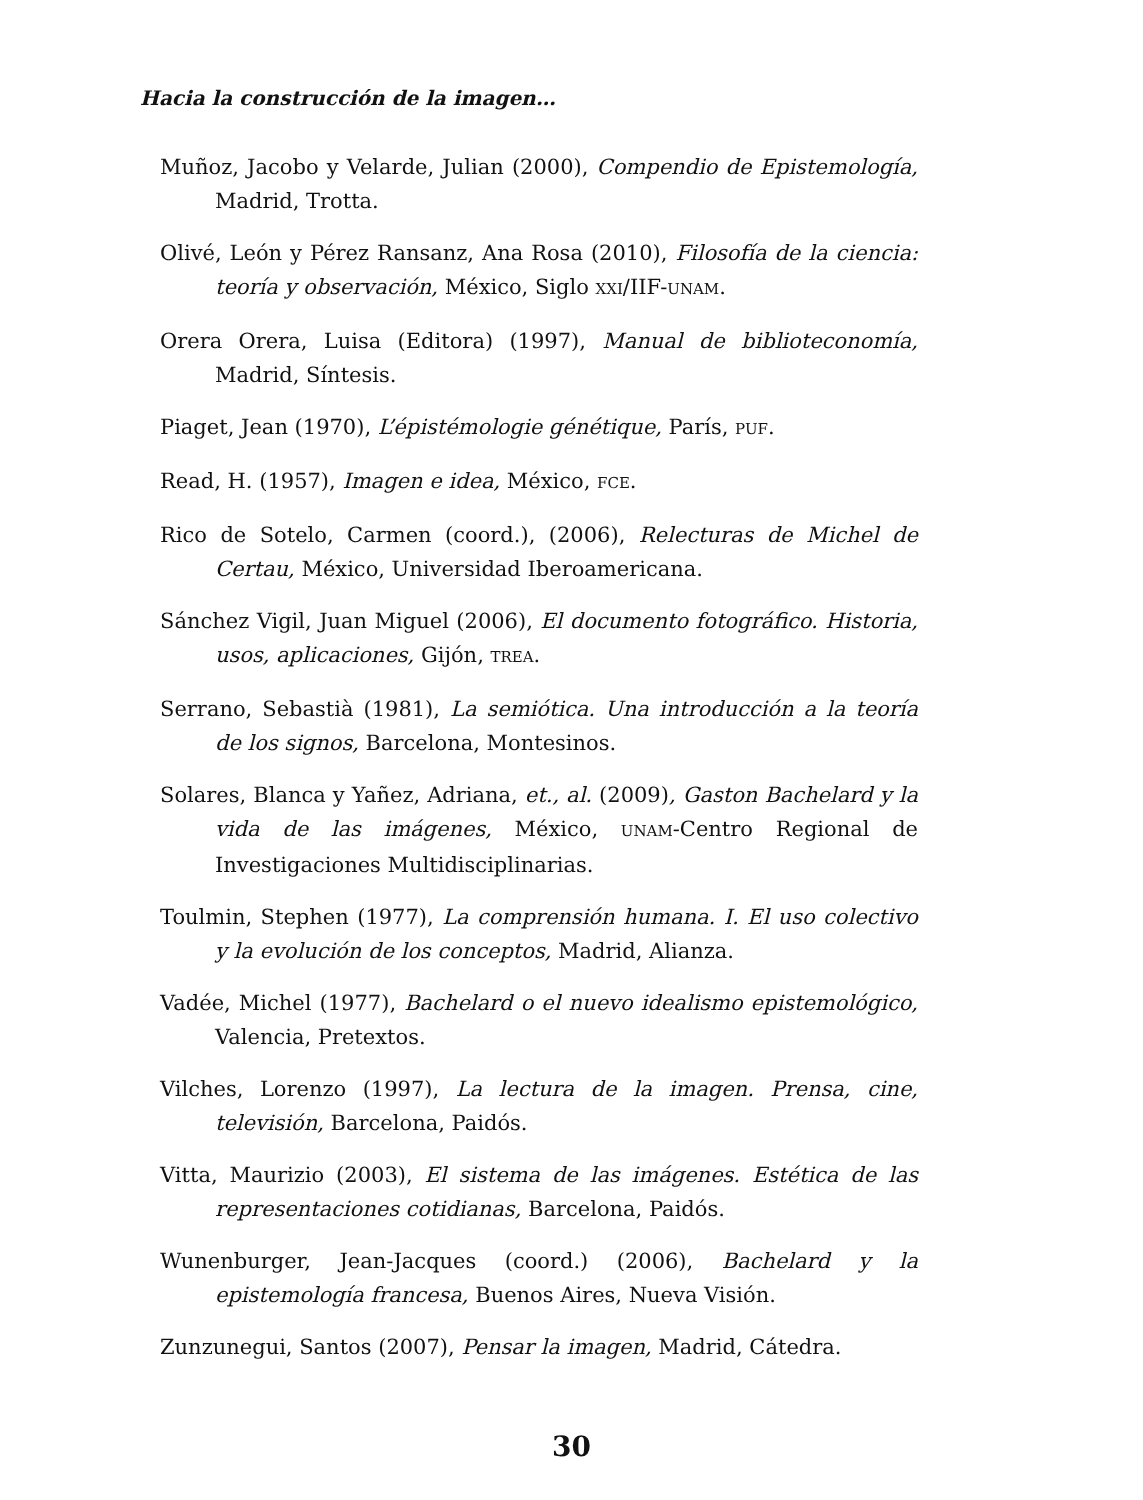Hacia la construcción de la imagen…
Muñoz, Jacobo y Velarde, Julian (2000), Compendio de Epistemología, Madrid, Trotta.
Olivé, León y Pérez Ransanz, Ana Rosa (2010), Filosofía de la ciencia: teoría y observación, México, Siglo XXI/IIF-UNAM.
Orera Orera, Luisa (Editora) (1997), Manual de biblioteconomía, Madrid, Síntesis.
Piaget, Jean (1970), L’épistémologie génétique, París, PUF.
Read, H. (1957), Imagen e idea, México, FCE.
Rico de Sotelo, Carmen (coord.), (2006), Relecturas de Michel de Certau, México, Universidad Iberoamericana.
Sánchez Vigil, Juan Miguel (2006), El documento fotográfico. Historia, usos, aplicaciones, Gijón, TREA.
Serrano, Sebastià (1981), La semiótica. Una introducción a la teoría de los signos, Barcelona, Montesinos.
Solares, Blanca y Yañez, Adriana, et., al. (2009), Gaston Bachelard y la vida de las imágenes, México, UNAM-Centro Regional de Investigaciones Multidisciplinarias.
Toulmin, Stephen (1977), La comprensión humana. I. El uso colectivo y la evolución de los conceptos, Madrid, Alianza.
Vadée, Michel (1977), Bachelard o el nuevo idealismo epistemológico, Valencia, Pretextos.
Vilches, Lorenzo (1997), La lectura de la imagen. Prensa, cine, televisión, Barcelona, Paidós.
Vitta, Maurizio (2003), El sistema de las imágenes. Estética de las representaciones cotidianas, Barcelona, Paidós.
Wunenburger, Jean-Jacques (coord.) (2006), Bachelard y la epistemología francesa, Buenos Aires, Nueva Visión.
Zunzunegui, Santos (2007), Pensar la imagen, Madrid, Cátedra.
30